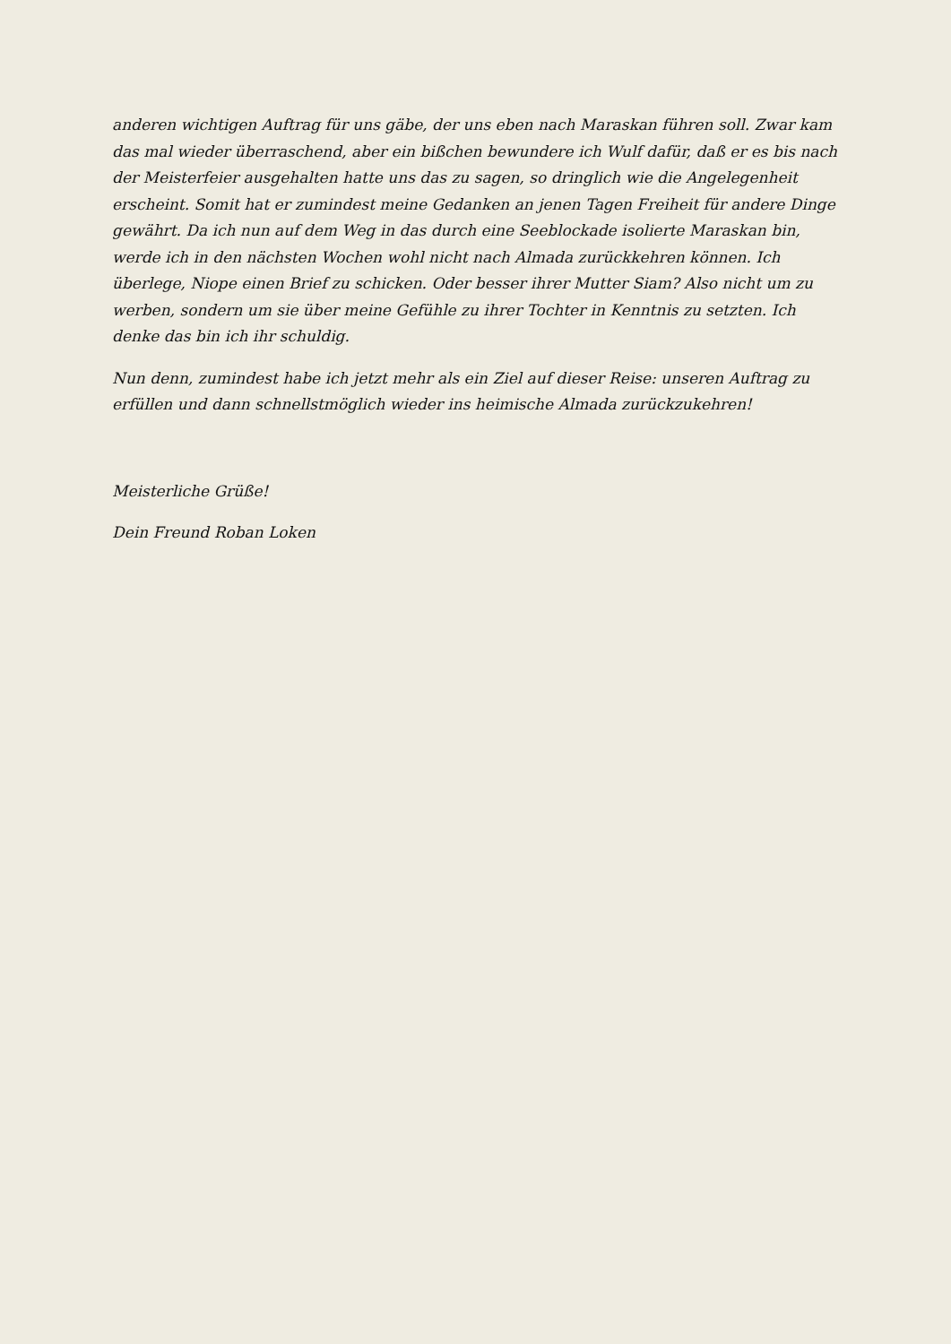anderen wichtigen Auftrag für uns gäbe, der uns eben nach Maraskan führen soll. Zwar kam das mal wieder überraschend, aber ein bißchen bewundere ich Wulf dafür, daß er es bis nach der Meisterfeier ausgehalten hatte uns das zu sagen, so dringlich wie die Angelegenheit erscheint. Somit hat er zumindest meine Gedanken an jenen Tagen Freiheit für andere Dinge gewährt. Da ich nun auf dem Weg in das durch eine Seeblockade isolierte Maraskan bin, werde ich in den nächsten Wochen wohl nicht nach Almada zurückkehren können. Ich überlege, Niope einen Brief zu schicken. Oder besser ihrer Mutter Siam? Also nicht um zu werben, sondern um sie über meine Gefühle zu ihrer Tochter in Kenntnis zu setzten. Ich denke das bin ich ihr schuldig.
Nun denn, zumindest habe ich jetzt mehr als ein Ziel auf dieser Reise: unseren Auftrag zu erfüllen und dann schnellstmöglich wieder ins heimische Almada zurückzukehren!
Meisterliche Grüße!
Dein Freund Roban Loken